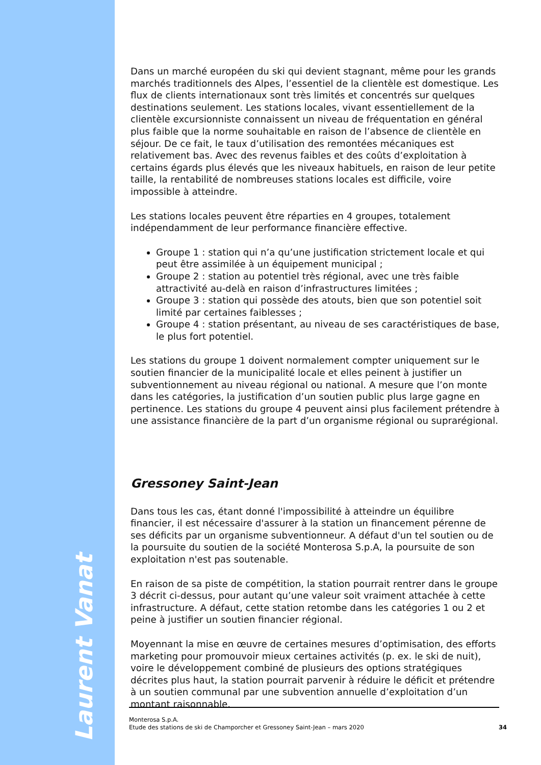Laurent Vanat
Dans un marché européen du ski qui devient stagnant, même pour les grands marchés traditionnels des Alpes, l’essentiel de la clientèle est domestique. Les flux de clients internationaux sont très limités et concentrés sur quelques destinations seulement. Les stations locales, vivant essentiellement de la clientèle excursionniste connaissent un niveau de fréquentation en général plus faible que la norme souhaitable en raison de l’absence de clientèle en séjour. De ce fait, le taux d’utilisation des remontées mécaniques est relativement bas. Avec des revenus faibles et des coûts d’exploitation à certains égards plus élevés que les niveaux habituels, en raison de leur petite taille, la rentabilité de nombreuses stations locales est difficile, voire impossible à atteindre.
Les stations locales peuvent être réparties en 4 groupes, totalement indépendamment de leur performance financière effective.
Groupe 1 : station qui n’a qu’une justification strictement locale et qui peut être assimilée à un équipement municipal ;
Groupe 2 : station au potentiel très régional, avec une très faible attractivité au-delà en raison d’infrastructures limitées ;
Groupe 3 : station qui possède des atouts, bien que son potentiel soit limité par certaines faiblesses ;
Groupe 4 : station présentant, au niveau de ses caractéristiques de base, le plus fort potentiel.
Les stations du groupe 1 doivent normalement compter uniquement sur le soutien financier de la municipalité locale et elles peinent à justifier un subventionnement au niveau régional ou national. A mesure que l’on monte dans les catégories, la justification d’un soutien public plus large gagne en pertinence. Les stations du groupe 4 peuvent ainsi plus facilement prétendre à une assistance financière de la part d’un organisme régional ou suprarégional.
Gressoney Saint-Jean
Dans tous les cas, étant donné l'impossibilité à atteindre un équilibre financier, il est nécessaire d'assurer à la station un financement pérenne de ses déficits par un organisme subventionneur. A défaut d'un tel soutien ou de la poursuite du soutien de la société Monterosa S.p.A, la poursuite de son exploitation n'est pas soutenable.
En raison de sa piste de compétition, la station pourrait rentrer dans le groupe 3 décrit ci-dessus, pour autant qu’une valeur soit vraiment attachée à cette infrastructure. A défaut, cette station retombe dans les catégories 1 ou 2 et peine à justifier un soutien financier régional.
Moyennant la mise en œuvre de certaines mesures d’optimisation, des efforts marketing pour promouvoir mieux certaines activités (p. ex. le ski de nuit), voire le développement combiné de plusieurs des options stratégiques décrites plus haut, la station pourrait parvenir à réduire le déficit et prétendre à un soutien communal par une subvention annuelle d’exploitation d’un montant raisonnable.
Monterosa S.p.A.
Etude des stations de ski de Champorcher et Gressoney Saint-Jean – mars 2020
34